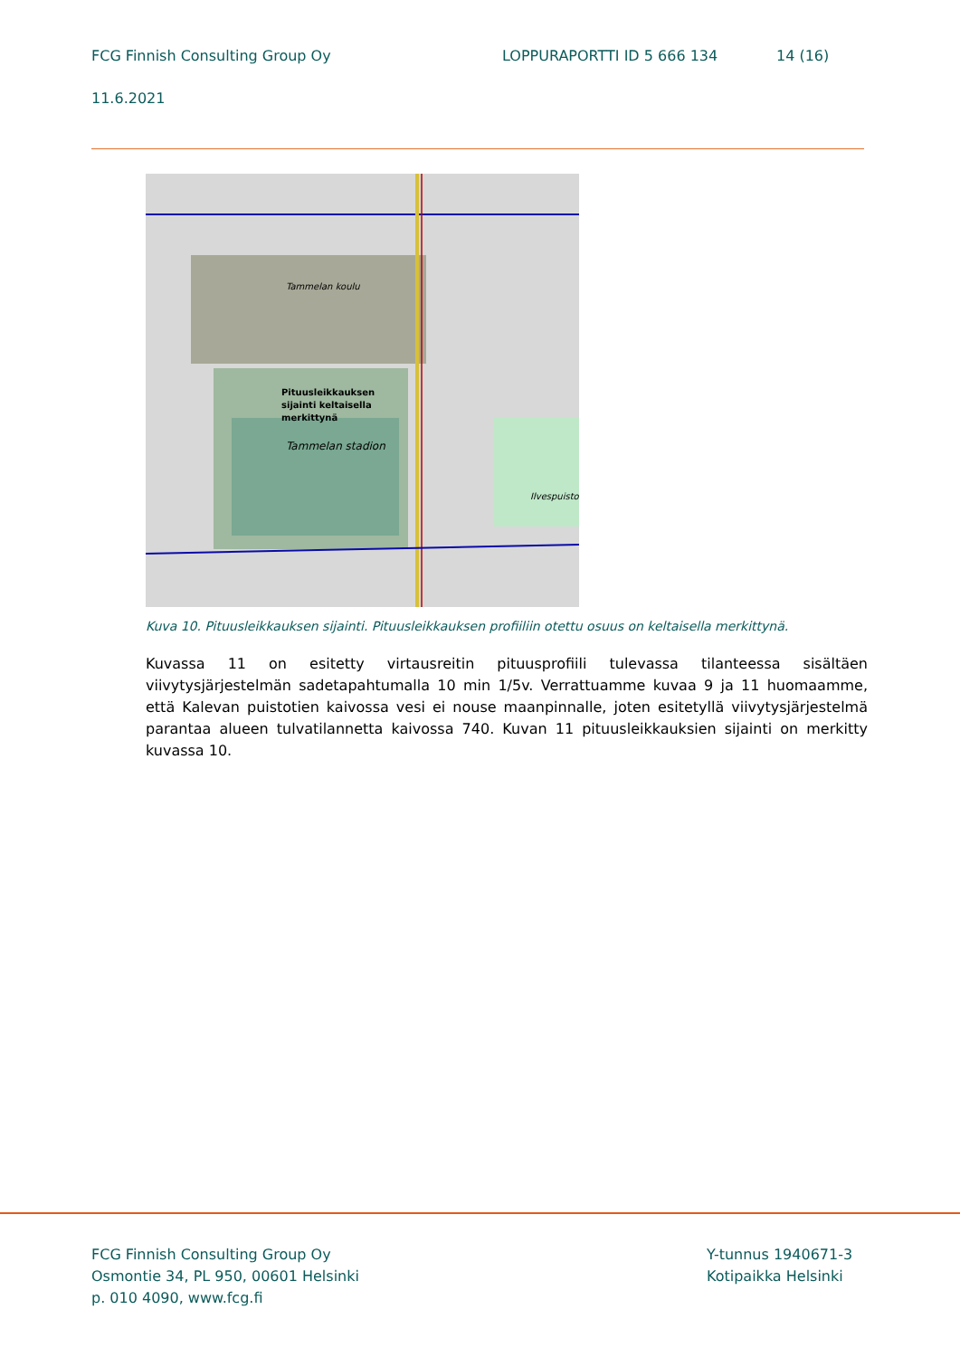FCG Finnish Consulting Group Oy LOPPURAPORTTI ID 5 666 134 14 (16)
11.6.2021
Tammelan koulu
Pituusleikkauksen
sijainti keltaisella
merkittynä
Tammelan stadion
Ilvespuisto
Kuva 10. Pituusleikkauksen sijainti. Pituusleikkauksen profiiliin otettu osuus on keltaisella merkittynä.
Kuvassa 11 on esitetty virtausreitin pituusprofiili tulevassa tilanteessa sisältäen viivytysjärjestelmän sadetapahtumalla 10 min 1/5v. Verrattuamme kuvaa 9 ja 11 huomaamme, että Kalevan puistotien kaivossa vesi ei nouse maanpinnalle, joten esitetyllä viivytysjärjestelmä parantaa alueen tulvatilan­netta kaivossa 740. Kuvan 11 pituusleikkauksien sijainti on merkitty kuvassa 10.
FCG Finnish Consulting Group Oy
Osmontie 34, PL 950, 00601 Helsinki
p. 010 4090, www.fcg.fi
Y-tunnus 1940671-3
Kotipaikka Helsinki